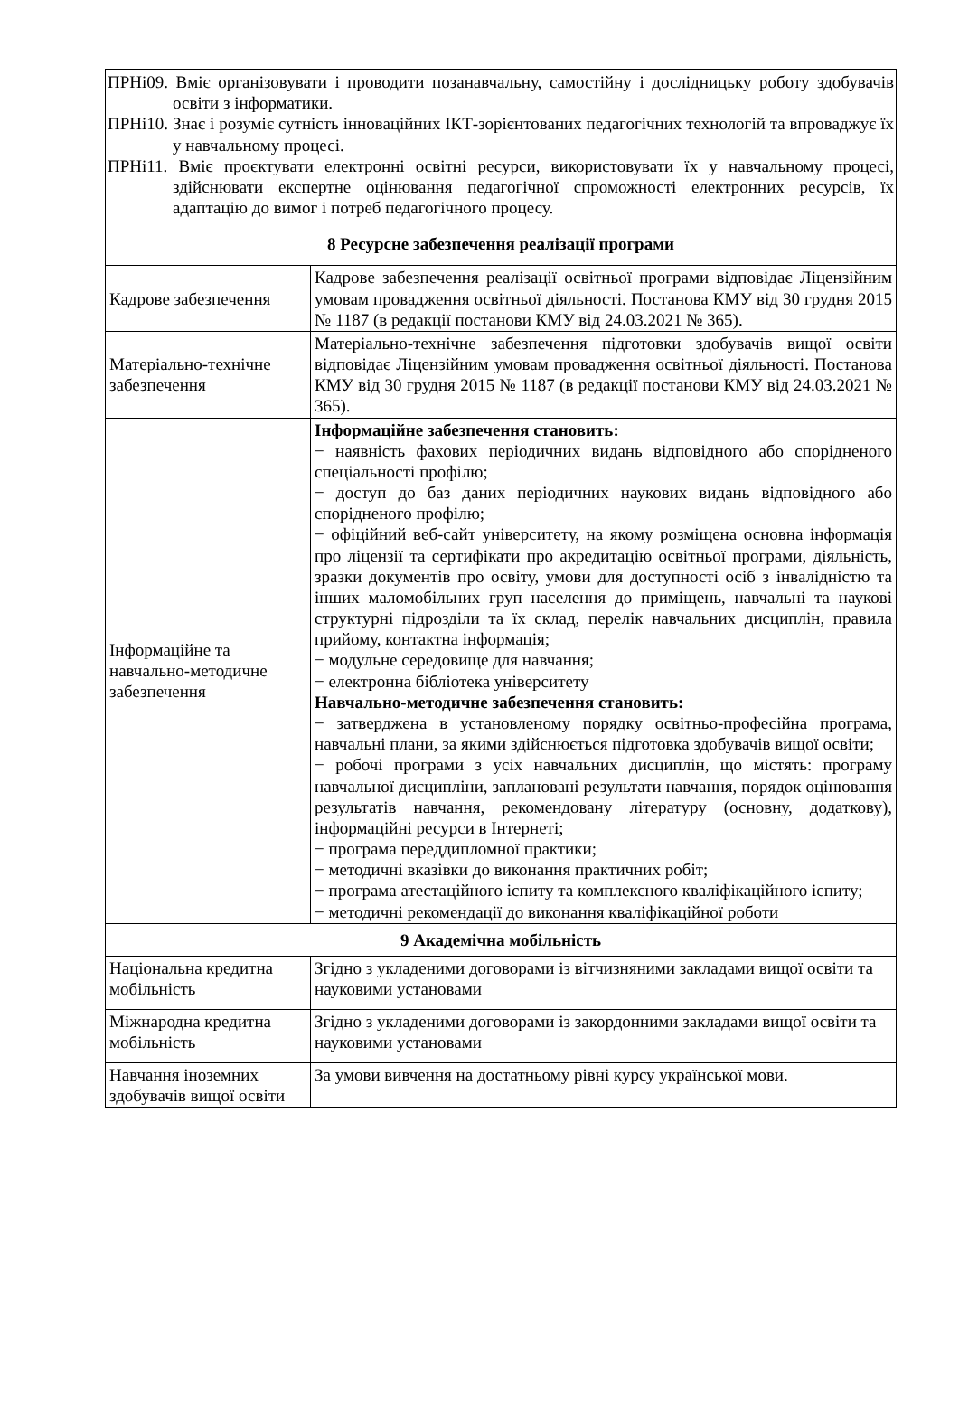| ПРНі09. Вміє організовувати і проводити позанавчальну, самостійну і дослідницьку роботу здобувачів освіти з інформатики. ПРНі10. Знає і розуміє сутність інноваційних ІКТ-зорієнтованих педагогічних технологій та впроваджує їх у навчальному процесі. ПРНі11. Вміє проєктувати електронні освітні ресурси, використовувати їх у навчальному процесі, здійснювати експертне оцінювання педагогічної спроможності електронних ресурсів, їх адаптацію до вимог і потреб педагогічного процесу. | |
| 8 Ресурсне забезпечення реалізації програми | |
| Кадрове забезпечення | Кадрове забезпечення реалізації освітньої програми відповідає Ліцензійним умовам провадження освітньої діяльності. Постанова КМУ від 30 грудня 2015 № 1187 (в редакції постанови КМУ від 24.03.2021 № 365). |
| Матеріально-технічне забезпечення | Матеріально-технічне забезпечення підготовки здобувачів вищої освіти відповідає Ліцензійним умовам провадження освітньої діяльності. Постанова КМУ від 30 грудня 2015 № 1187 (в редакції постанови КМУ від 24.03.2021 № 365). |
| Інформаційне та навчально-методичне забезпечення | Інформаційне забезпечення становить: − наявність фахових періодичних видань відповідного або спорідненого спеціальності профілю; − доступ до баз даних періодичних наукових видань відповідного або спорідненого профілю; − офіційний веб-сайт університету, на якому розміщена основна інформація про ліцензії та сертифікати про акредитацію освітньої програми, діяльність, зразки документів про освіту, умови для доступності осіб з інвалідністю та інших маломобільних груп населення до приміщень, навчальні та наукові структурні підрозділи та їх склад, перелік навчальних дисциплін, правила прийому, контактна інформація; − модульне середовище для навчання; − електронна бібліотека університету Навчально-методичне забезпечення становить: − затверджена в установленому порядку освітньо-професійна програма, навчальні плани, за якими здійснюється підготовка здобувачів вищої освіти; − робочі програми з усіх навчальних дисциплін, що містять: програму навчальної дисципліни, заплановані результати навчання, порядок оцінювання результатів навчання, рекомендовану літературу (основну, додаткову), інформаційні ресурси в Інтернеті; − програма переддипломної практики; − методичні вказівки до виконання практичних робіт; − програма атестаційного іспиту та комплексного кваліфікаційного іспиту; − методичні рекомендації до виконання кваліфікаційної роботи |
| 9 Академічна мобільність | |
| Національна кредитна мобільність | Згідно з укладеними договорами із вітчизняними закладами вищої освіти та науковими установами |
| Міжнародна кредитна мобільність | Згідно з укладеними договорами із закордонними закладами вищої освіти та науковими установами |
| Навчання іноземних здобувачів вищої освіти | За умови вивчення на достатньому рівні курсу української мови. |